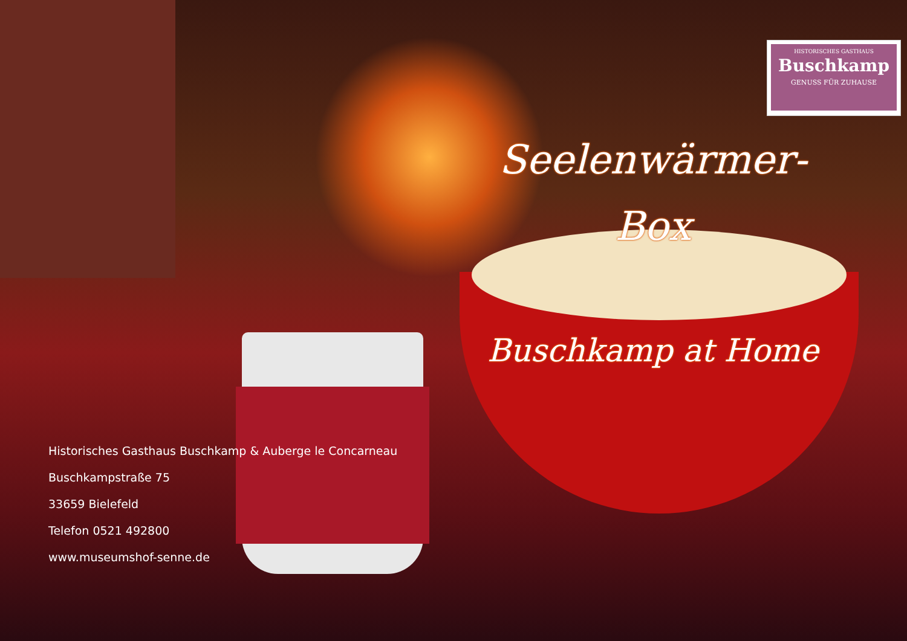HISTORISCHES GASTHAUS
Buschkamp
GENUSS FÜR ZUHAUSE
Seelenwärmer-
Box
Buschkamp at Home
Historisches Gasthaus Buschkamp & Auberge le Concarneau
Buschkampstraße 75
33659 Bielefeld
Telefon 0521 492800
www.museumshof-senne.de